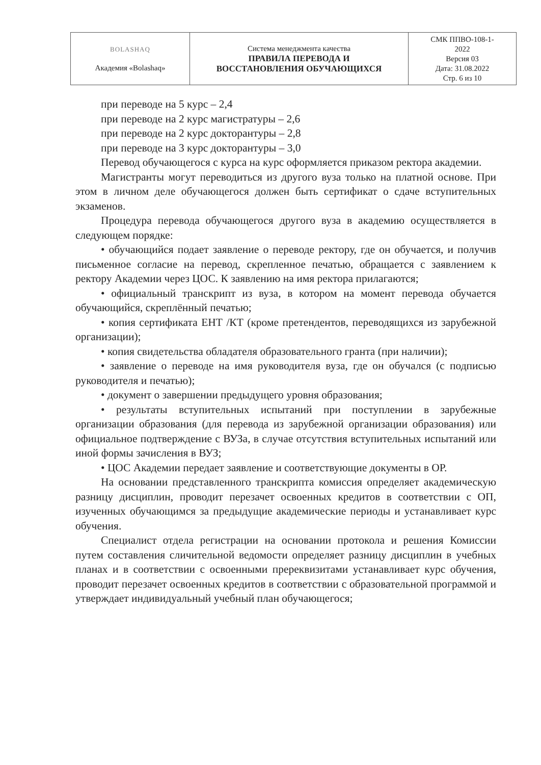| BOLASHAQ Академия «Bolashaq» | Система менеджмента качества ПРАВИЛА ПЕРЕВОДА И ВОССТАНОВЛЕНИЯ ОБУЧАЮЩИХСЯ | СМК ППВО-108-1- 2022 Версия 03 Дата: 31.08.2022 Стр. 6 из 10 |
при переводе на 5 курс – 2,4
при переводе на 2 курс магистратуры – 2,6
при переводе на 2 курс докторантуры – 2,8
при переводе на 3 курс докторантуры – 3,0
Перевод обучающегося с курса на курс оформляется приказом ректора академии.
Магистранты могут переводиться из другого вуза только на платной основе. При этом в личном деле обучающегося должен быть сертификат о сдаче вступительных экзаменов.
Процедура перевода обучающегося другого вуза в академию осуществляется в следующем порядке:
• обучающийся подает заявление о переводе ректору, где он обучается, и получив письменное согласие на перевод, скрепленное печатью, обращается с заявлением к ректору Академии через ЦОС. К заявлению на имя ректора прилагаются;
• официальный транскрипт из вуза, в котором на момент перевода обучается обучающийся, скреплённый печатью;
• копия сертификата ЕНТ /КТ (кроме претендентов, переводящихся из зарубежной организации);
• копия свидетельства обладателя образовательного гранта (при наличии);
• заявление о переводе на имя руководителя вуза, где он обучался (с подписью руководителя и печатью);
• документ о завершении предыдущего уровня образования;
• результаты вступительных испытаний при поступлении в зарубежные организации образования (для перевода из зарубежной организации образования) или официальное подтверждение с ВУЗа, в случае отсутствия вступительных испытаний или иной формы зачисления в ВУЗ;
• ЦОС Академии передает заявление и соответствующие документы в ОР.
На основании представленного транскрипта комиссия определяет академическую разницу дисциплин, проводит перезачет освоенных кредитов в соответствии с ОП, изученных обучающимся за предыдущие академические периоды и устанавливает курс обучения.
Специалист отдела регистрации на основании протокола и решения Комиссии путем составления сличительной ведомости определяет разницу дисциплин в учебных планах и в соответствии с освоенными пререквизитами устанавливает курс обучения, проводит перезачет освоенных кредитов в соответствии с образовательной программой и утверждает индивидуальный учебный план обучающегося;